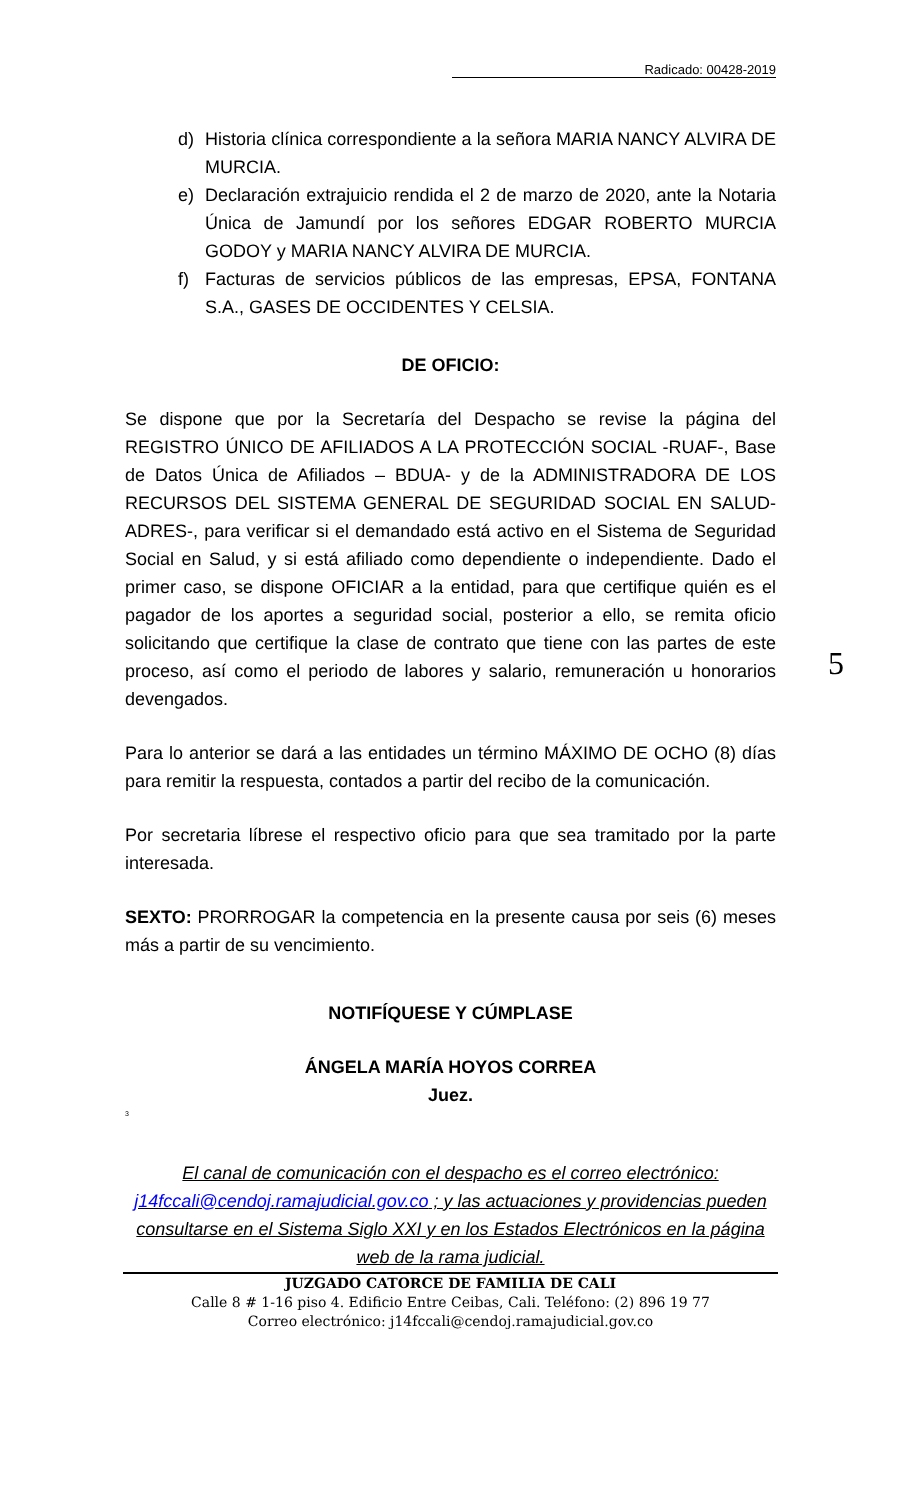Radicado: 00428-2019
d) Historia clínica correspondiente a la señora MARIA NANCY ALVIRA DE MURCIA.
e) Declaración extrajuicio rendida el 2 de marzo de 2020, ante la Notaria Única de Jamundí por los señores EDGAR ROBERTO MURCIA GODOY y MARIA NANCY ALVIRA DE MURCIA.
f) Facturas de servicios públicos de las empresas, EPSA, FONTANA S.A., GASES DE OCCIDENTES Y CELSIA.
DE OFICIO:
Se dispone que por la Secretaría del Despacho se revise la página del REGISTRO ÚNICO DE AFILIADOS A LA PROTECCIÓN SOCIAL -RUAF-, Base de Datos Única de Afiliados – BDUA- y de la ADMINISTRADORA DE LOS RECURSOS DEL SISTEMA GENERAL DE SEGURIDAD SOCIAL EN SALUD-ADRES-, para verificar si el demandado está activo en el Sistema de Seguridad Social en Salud, y si está afiliado como dependiente o independiente. Dado el primer caso, se dispone OFICIAR a la entidad, para que certifique quién es el pagador de los aportes a seguridad social, posterior a ello, se remita oficio solicitando que certifique la clase de contrato que tiene con las partes de este proceso, así como el periodo de labores y salario, remuneración u honorarios devengados.
Para lo anterior se dará a las entidades un término MÁXIMO DE OCHO (8) días para remitir la respuesta, contados a partir del recibo de la comunicación.
Por secretaria líbrese el respectivo oficio para que sea tramitado por la parte interesada.
SEXTO: PRORROGAR la competencia en la presente causa por seis (6) meses más a partir de su vencimiento.
NOTIFÍQUESE Y CÚMPLASE
ÁNGELA MARÍA HOYOS CORREA
Juez.
3
El canal de comunicación con el despacho es el correo electrónico: j14fccali@cendoj.ramajudicial.gov.co ; y las actuaciones y providencias pueden consultarse en el Sistema Siglo XXI y en los Estados Electrónicos en la página web de la rama judicial.
5
JUZGADO CATORCE DE FAMILIA DE CALI
Calle 8 # 1-16 piso 4. Edificio Entre Ceibas, Cali. Teléfono: (2) 896 19 77
Correo electrónico: j14fccali@cendoj.ramajudicial.gov.co